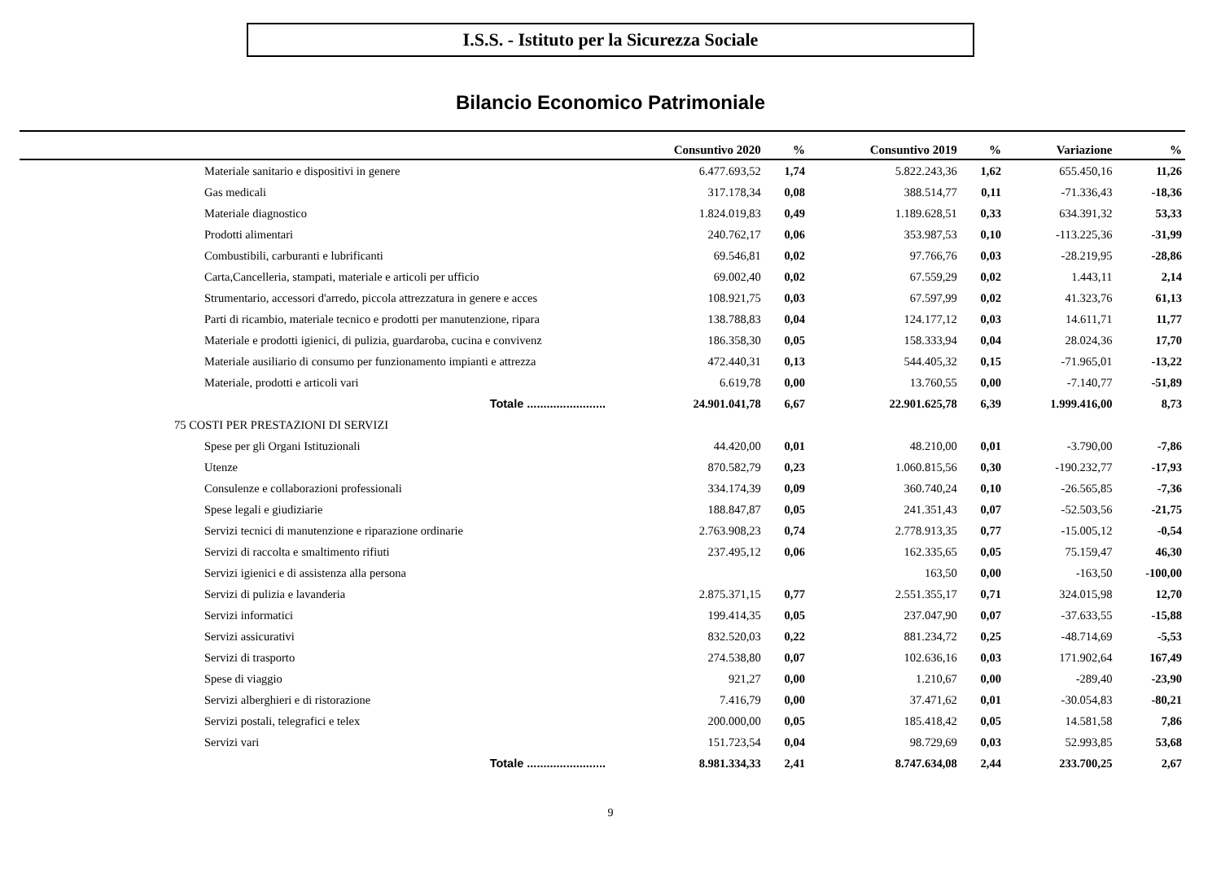I.S.S. - Istituto per la Sicurezza Sociale
Bilancio Economico Patrimoniale
| | Consuntivo 2020 | % | Consuntivo 2019 | % | Variazione | % |
| --- | --- | --- | --- | --- | --- | --- |
| Materiale sanitario e dispositivi in genere | 6.477.693,52 | 1,74 | 5.822.243,36 | 1,62 | 655.450,16 | 11,26 |
| Gas medicali | 317.178,34 | 0,08 | 388.514,77 | 0,11 | -71.336,43 | -18,36 |
| Materiale diagnostico | 1.824.019,83 | 0,49 | 1.189.628,51 | 0,33 | 634.391,32 | 53,33 |
| Prodotti alimentari | 240.762,17 | 0,06 | 353.987,53 | 0,10 | -113.225,36 | -31,99 |
| Combustibili, carburanti e lubrificanti | 69.546,81 | 0,02 | 97.766,76 | 0,03 | -28.219,95 | -28,86 |
| Carta,Cancelleria, stampati, materiale e articoli per ufficio | 69.002,40 | 0,02 | 67.559,29 | 0,02 | 1.443,11 | 2,14 |
| Strumentario, accessori d'arredo, piccola attrezzatura in genere e acces | 108.921,75 | 0,03 | 67.597,99 | 0,02 | 41.323,76 | 61,13 |
| Parti di ricambio, materiale tecnico e prodotti per manutenzione, ripara | 138.788,83 | 0,04 | 124.177,12 | 0,03 | 14.611,71 | 11,77 |
| Materiale e prodotti igienici, di pulizia, guardaroba, cucina e convivenz | 186.358,30 | 0,05 | 158.333,94 | 0,04 | 28.024,36 | 17,70 |
| Materiale ausiliario di consumo per funzionamento impianti e attrezza | 472.440,31 | 0,13 | 544.405,32 | 0,15 | -71.965,01 | -13,22 |
| Materiale, prodotti e articoli vari | 6.619,78 | 0,00 | 13.760,55 | 0,00 | -7.140,77 | -51,89 |
| Totale ........................ | 24.901.041,78 | 6,67 | 22.901.625,78 | 6,39 | 1.999.416,00 | 8,73 |
| 75 COSTI PER PRESTAZIONI DI SERVIZI | | | | | | |
| Spese per gli Organi Istituzionali | 44.420,00 | 0,01 | 48.210,00 | 0,01 | -3.790,00 | -7,86 |
| Utenze | 870.582,79 | 0,23 | 1.060.815,56 | 0,30 | -190.232,77 | -17,93 |
| Consulenze e collaborazioni professionali | 334.174,39 | 0,09 | 360.740,24 | 0,10 | -26.565,85 | -7,36 |
| Spese legali e giudiziarie | 188.847,87 | 0,05 | 241.351,43 | 0,07 | -52.503,56 | -21,75 |
| Servizi tecnici di manutenzione e riparazione ordinarie | 2.763.908,23 | 0,74 | 2.778.913,35 | 0,77 | -15.005,12 | -0,54 |
| Servizi di raccolta e smaltimento rifiuti | 237.495,12 | 0,06 | 162.335,65 | 0,05 | 75.159,47 | 46,30 |
| Servizi igienici e di assistenza alla persona | | | 163,50 | 0,00 | -163,50 | -100,00 |
| Servizi di pulizia e lavanderia | 2.875.371,15 | 0,77 | 2.551.355,17 | 0,71 | 324.015,98 | 12,70 |
| Servizi informatici | 199.414,35 | 0,05 | 237.047,90 | 0,07 | -37.633,55 | -15,88 |
| Servizi assicurativi | 832.520,03 | 0,22 | 881.234,72 | 0,25 | -48.714,69 | -5,53 |
| Servizi di trasporto | 274.538,80 | 0,07 | 102.636,16 | 0,03 | 171.902,64 | 167,49 |
| Spese di viaggio | 921,27 | 0,00 | 1.210,67 | 0,00 | -289,40 | -23,90 |
| Servizi alberghieri e di ristorazione | 7.416,79 | 0,00 | 37.471,62 | 0,01 | -30.054,83 | -80,21 |
| Servizi postali, telegrafici e telex | 200.000,00 | 0,05 | 185.418,42 | 0,05 | 14.581,58 | 7,86 |
| Servizi vari | 151.723,54 | 0,04 | 98.729,69 | 0,03 | 52.993,85 | 53,68 |
| Totale ........................ | 8.981.334,33 | 2,41 | 8.747.634,08 | 2,44 | 233.700,25 | 2,67 |
9